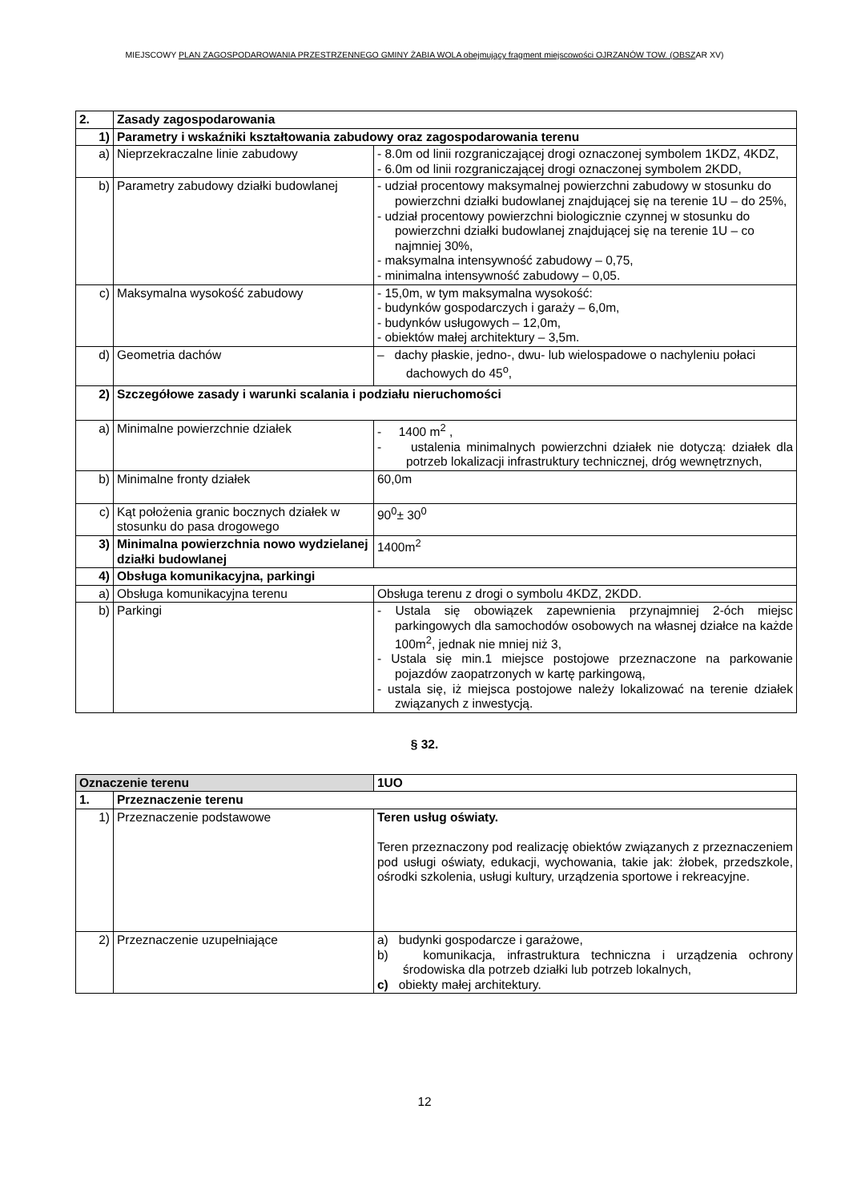MIEJSCOWY PLAN ZAGOSPODAROWANIA PRZESTRZENNEGO GMINY ŻABIA WOLA obejmujący fragment miejscowości OJRZANÓW TOW. (OBSZAR XV)
| 2. | Zasady zagospodarowania | |
| 1) | Parametry i wskaźniki kształtowania zabudowy oraz zagospodarowania terenu | |
| a) | Nieprzekraczalne linie zabudowy | - 8.0m od linii rozgraniczającej drogi oznaczonej symbolem 1KDZ, 4KDZ, - 6.0m od linii rozgraniczającej drogi oznaczonej symbolem 2KDD, |
| b) | Parametry zabudowy działki budowlanej | - udział procentowy maksymalnej powierzchni zabudowy w stosunku do powierzchni działki budowlanej znajdującej się na terenie 1U – do 25%, - udział procentowy powierzchni biologicznie czynnej w stosunku do powierzchni działki budowlanej znajdującej się na terenie 1U – co najmniej 30%, - maksymalna intensywność zabudowy – 0,75, - minimalna intensywność zabudowy – 0,05. |
| c) | Maksymalna wysokość zabudowy | - 15,0m, w tym maksymalna wysokość: - budynków gospodarczych i garaży – 6,0m, - budynków usługowych – 12,0m, - obiektów małej architektury – 3,5m. |
| d) | Geometria dachów | – dachy płaskie, jedno-, dwu- lub wielospadowe o nachyleniu połaci dachowych do 45<sup>o</sup>, |
| 2) | Szczegółowe zasady i warunki scalania i podziału nieruchomości | |
| a) | Minimalne powierzchnie działek | - 1400 m<sup>2</sup> , - ustalenia minimalnych powierzchni działek nie dotyczą: działek dla potrzeb lokalizacji infrastruktury technicznej, dróg wewnętrznych, |
| b) | Minimalne fronty działek | 60,0m |
| c) | Kąt położenia granic bocznych działek w stosunku do pasa drogowego | 90<sup>0</sup>± 30<sup>0</sup> |
| 3) | Minimalna powierzchnia nowo wydzielanej działki budowlanej | 1400m<sup>2</sup> |
| 4) | Obsługa komunikacyjna, parkingi | |
| a) | Obsługa komunikacyjna terenu | Obsługa terenu z drogi o symbolu 4KDZ, 2KDD. |
| b) | Parkingi | - Ustala się obowiązek zapewnienia przynajmniej 2-óch miejsc parkingowych dla samochodów osobowych na własnej działce na każde 100m<sup>2</sup>, jednak nie mniej niż 3, - Ustala się min.1 miejsce postojowe przeznaczone na parkowanie pojazdów zaopatrzonych w kartę parkingową, - ustala się, iż miejsca postojowe należy lokalizować na terenie działek związanych z inwestycją. |
§ 32.
| Oznaczenie terenu | | 1UO |
| 1. | Przeznaczenie terenu | |
| 1) | Przeznaczenie podstawowe | Teren usług oświaty. Teren przeznaczony pod realizację obiektów związanych z przeznaczeniem pod usługi oświaty, edukacji, wychowania, takie jak: żłobek, przedszkole, ośrodki szkolenia, usługi kultury, urządzenia sportowe i rekreacyjne. |
| 2) | Przeznaczenie uzupełniające | a) budynki gospodarcze i garażowe, b) komunikacja, infrastruktura techniczna i urządzenia ochrony środowiska dla potrzeb działki lub potrzeb lokalnych, c) obiekty małej architektury. |
12